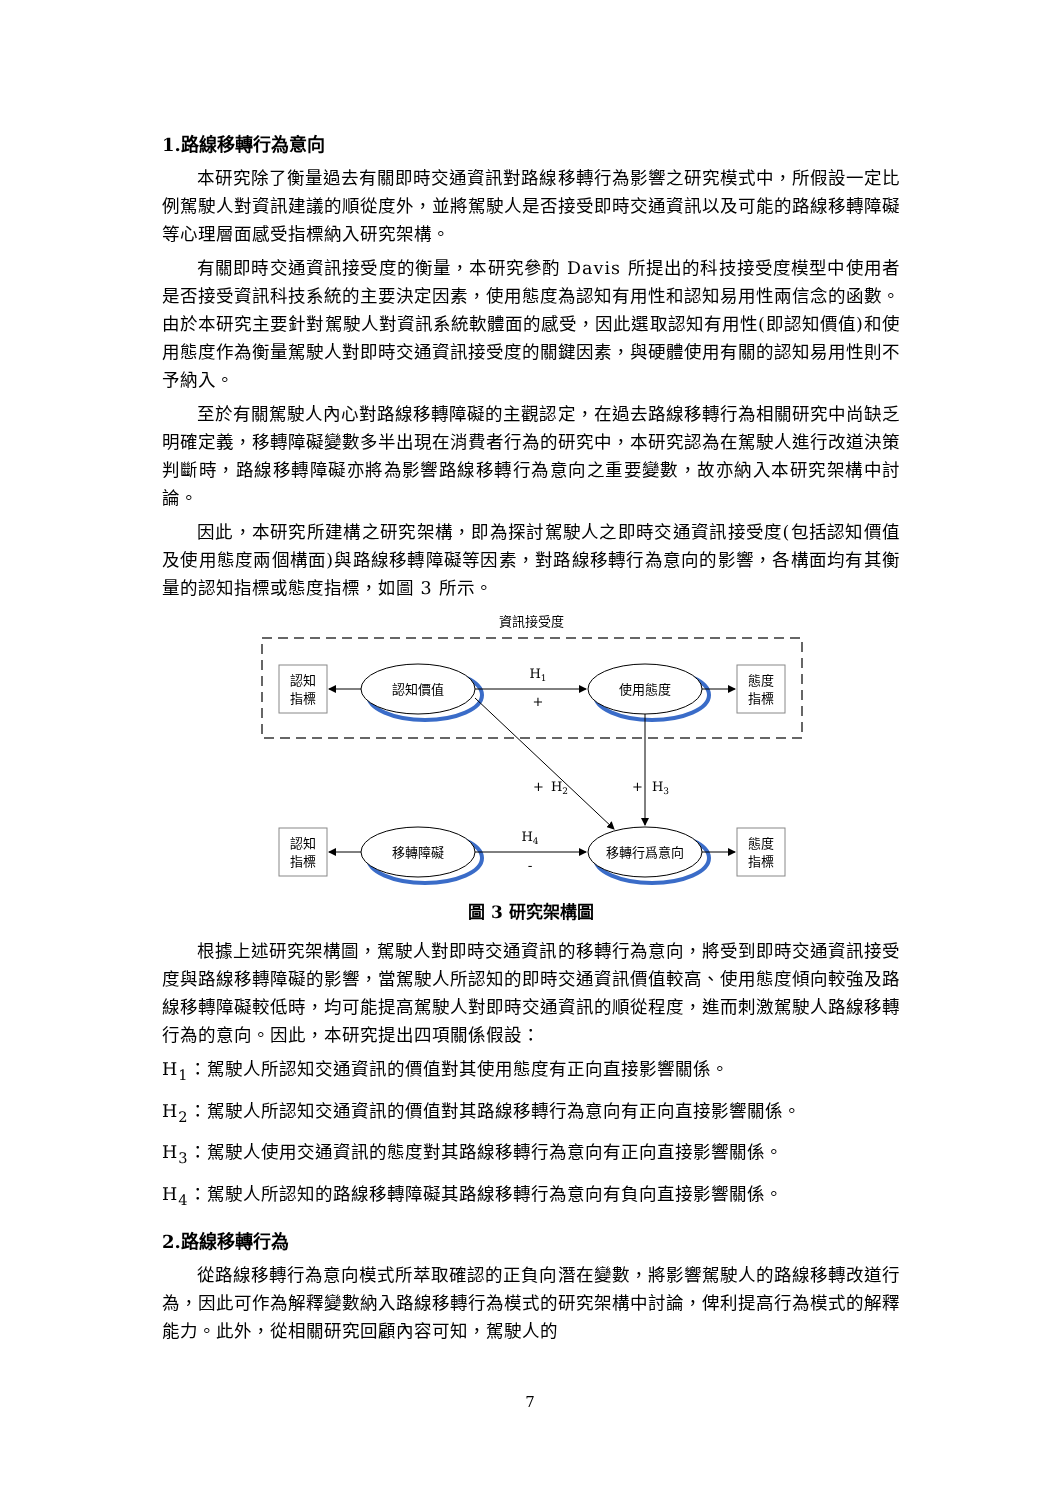1.路線移轉行為意向
本研究除了衡量過去有關即時交通資訊對路線移轉行為影響之研究模式中，所假設一定比例駕駛人對資訊建議的順從度外，並將駕駛人是否接受即時交通資訊以及可能的路線移轉障礙等心理層面感受指標納入研究架構。
有關即時交通資訊接受度的衡量，本研究參酌 Davis 所提出的科技接受度模型中使用者是否接受資訊科技系統的主要決定因素，使用態度為認知有用性和認知易用性兩信念的函數。由於本研究主要針對駕駛人對資訊系統軟體面的感受，因此選取認知有用性(即認知價值)和使用態度作為衡量駕駛人對即時交通資訊接受度的關鍵因素，與硬體使用有關的認知易用性則不予納入。
至於有關駕駛人內心對路線移轉障礙的主觀認定，在過去路線移轉行為相關研究中尚缺乏明確定義，移轉障礙變數多半出現在消費者行為的研究中，本研究認為在駕駛人進行改道決策判斷時，路線移轉障礙亦將為影響路線移轉行為意向之重要變數，故亦納入本研究架構中討論。
因此，本研究所建構之研究架構，即為探討駕駛人之即時交通資訊接受度(包括認知價值及使用態度兩個構面)與路線移轉障礙等因素，對路線移轉行為意向的影響，各構面均有其衡量的認知指標或態度指標，如圖 3 所示。
資訊接受度
認知
指標
態度
指標
認知
指標
態度
指標
認知價值
使用態度
移轉障礙
移轉行爲意向
H1
+
H2
+
H3
+
H4
-
圖 3 研究架構圖
根據上述研究架構圖，駕駛人對即時交通資訊的移轉行為意向，將受到即時交通資訊接受度與路線移轉障礙的影響，當駕駛人所認知的即時交通資訊價值較高、使用態度傾向較強及路線移轉障礙較低時，均可能提高駕駛人對即時交通資訊的順從程度，進而刺激駕駛人路線移轉行為的意向。因此，本研究提出四項關係假設：
H<sub>1</sub>：駕駛人所認知交通資訊的價值對其使用態度有正向直接影響關係。
H<sub>2</sub>：駕駛人所認知交通資訊的價值對其路線移轉行為意向有正向直接影響關係。
H<sub>3</sub>：駕駛人使用交通資訊的態度對其路線移轉行為意向有正向直接影響關係。
H<sub>4</sub>：駕駛人所認知的路線移轉障礙其路線移轉行為意向有負向直接影響關係。
2.路線移轉行為
從路線移轉行為意向模式所萃取確認的正負向潛在變數，將影響駕駛人的路線移轉改道行為，因此可作為解釋變數納入路線移轉行為模式的研究架構中討論，俾利提高行為模式的解釋能力。此外，從相關研究回顧內容可知，駕駛人的
7